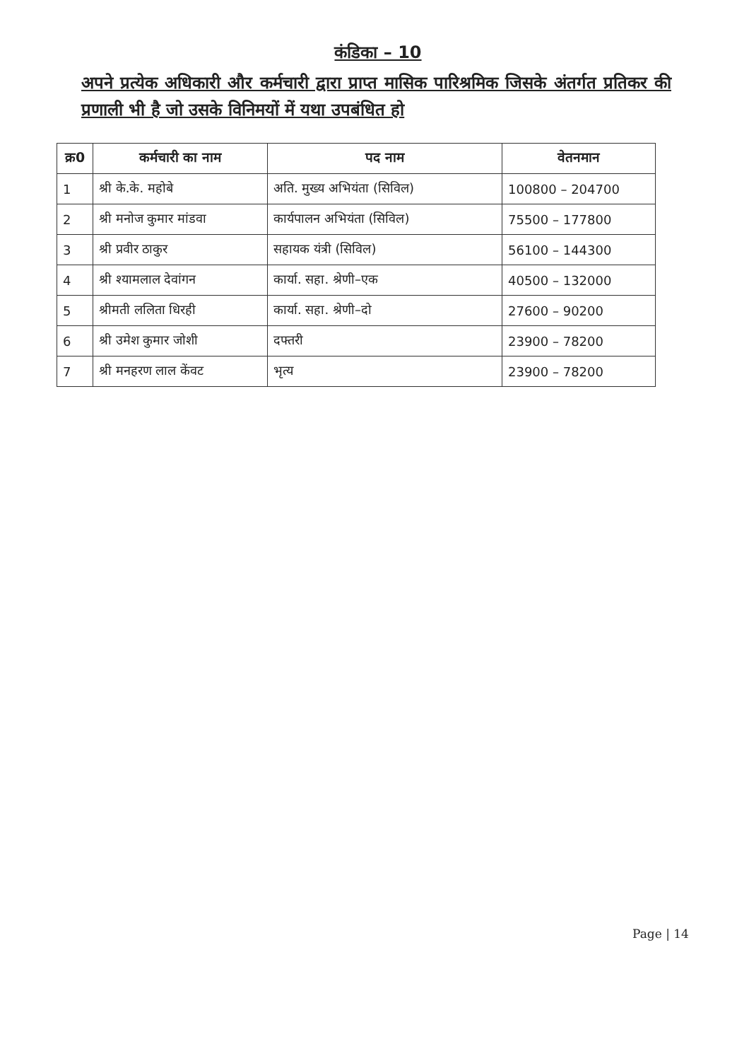कंडिका – 10
अपने प्रत्येक अधिकारी और कर्मचारी द्वारा प्राप्त मासिक पारिश्रमिक जिसके अंतर्गत प्रतिकर की प्रणाली भी है जो उसके विनिमयों में यथा उपबंधित हो
| क्र0 | कर्मचारी का नाम | पद नाम | वेतनमान |
| --- | --- | --- | --- |
| 1 | श्री के.के. महोबे | अति. मुख्य अभियंता (सिविल) | 100800 – 204700 |
| 2 | श्री मनोज कुमार मांडवा | कार्यपालन अभियंता (सिविल) | 75500 – 177800 |
| 3 | श्री प्रवीर ठाकुर | सहायक यंत्री (सिविल) | 56100 – 144300 |
| 4 | श्री श्यामलाल देवांगन | कार्या. सहा. श्रेणी–एक | 40500 – 132000 |
| 5 | श्रीमती ललिता धिरही | कार्या. सहा. श्रेणी–दो | 27600 – 90200 |
| 6 | श्री उमेश कुमार जोशी | दफ्तरी | 23900 – 78200 |
| 7 | श्री मनहरण लाल केंवट | भृत्य | 23900 – 78200 |
Page | 14